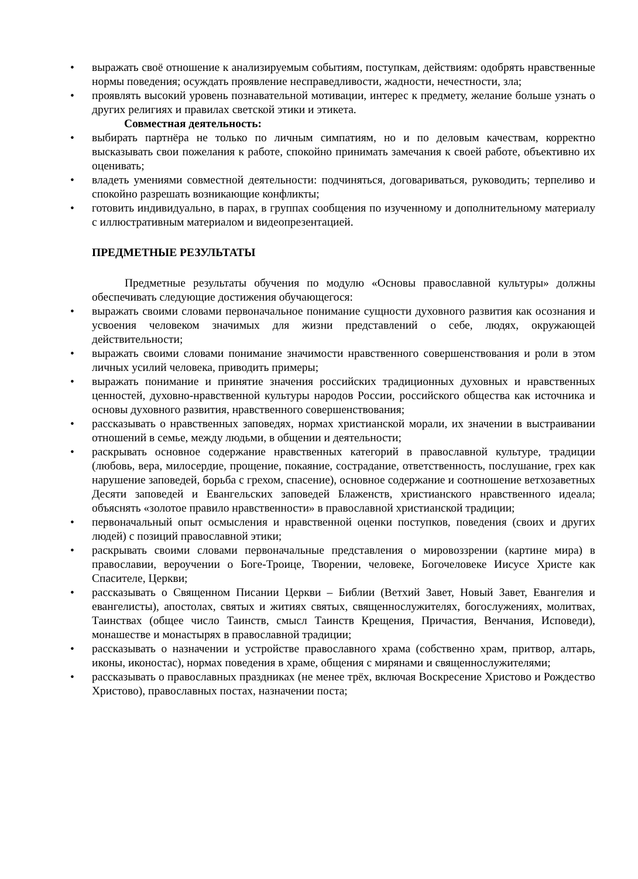• выражать своё отношение к анализируемым событиям, поступкам, действиям: одобрять нравственные нормы поведения; осуждать проявление несправедливости, жадности, нечестности, зла;
• проявлять высокий уровень познавательной мотивации, интерес к предмету, желание больше узнать о других религиях и правилах светской этики и этикета.
Совместная деятельность:
• выбирать партнёра не только по личным симпатиям, но и по деловым качествам, корректно высказывать свои пожелания к работе, спокойно принимать замечания к своей работе, объективно их оценивать;
• владеть умениями совместной деятельности: подчиняться, договариваться, руководить; терпеливо и спокойно разрешать возникающие конфликты;
• готовить индивидуально, в парах, в группах сообщения по изученному и дополнительному материалу с иллюстративным материалом и видеопрезентацией.
ПРЕДМЕТНЫЕ РЕЗУЛЬТАТЫ
Предметные результаты обучения по модулю «Основы православной культуры» должны обеспечивать следующие достижения обучающегося:
• выражать своими словами первоначальное понимание сущности духовного развития как осознания и усвоения человеком значимых для жизни представлений о себе, людях, окружающей действительности;
• выражать своими словами понимание значимости нравственного совершенствования и роли в этом личных усилий человека, приводить примеры;
• выражать понимание и принятие значения российских традиционных духовных и нравственных ценностей, духовно-нравственной культуры народов России, российского общества как источника и основы духовного развития, нравственного совершенствования;
• рассказывать о нравственных заповедях, нормах христианской морали, их значении в выстраивании отношений в семье, между людьми, в общении и деятельности;
• раскрывать основное содержание нравственных категорий в православной культуре, традиции (любовь, вера, милосердие, прощение, покаяние, сострадание, ответственность, послушание, грех как нарушение заповедей, борьба с грехом, спасение), основное содержание и соотношение ветхозаветных Десяти заповедей и Евангельских заповедей Блаженств, христианского нравственного идеала; объяснять «золотое правило нравственности» в православной христианской традиции;
• первоначальный опыт осмысления и нравственной оценки поступков, поведения (своих и других людей) с позиций православной этики;
• раскрывать своими словами первоначальные представления о мировоззрении (картине мира) в православии, вероучении о Боге-Троице, Творении, человеке, Богочеловеке Иисусе Христе как Спасителе, Церкви;
• рассказывать о Священном Писании Церкви – Библии (Ветхий Завет, Новый Завет, Евангелия и евангелисты), апостолах, святых и житиях святых, священнослужителях, богослужениях, молитвах, Таинствах (общее число Таинств, смысл Таинств Крещения, Причастия, Венчания, Исповеди), монашестве и монастырях в православной традиции;
• рассказывать о назначении и устройстве православного храма (собственно храм, притвор, алтарь, иконы, иконостас), нормах поведения в храме, общения с мирянами и священнослужителями;
• рассказывать о православных праздниках (не менее трёх, включая Воскресение Христово и Рождество Христово), православных постах, назначении поста;